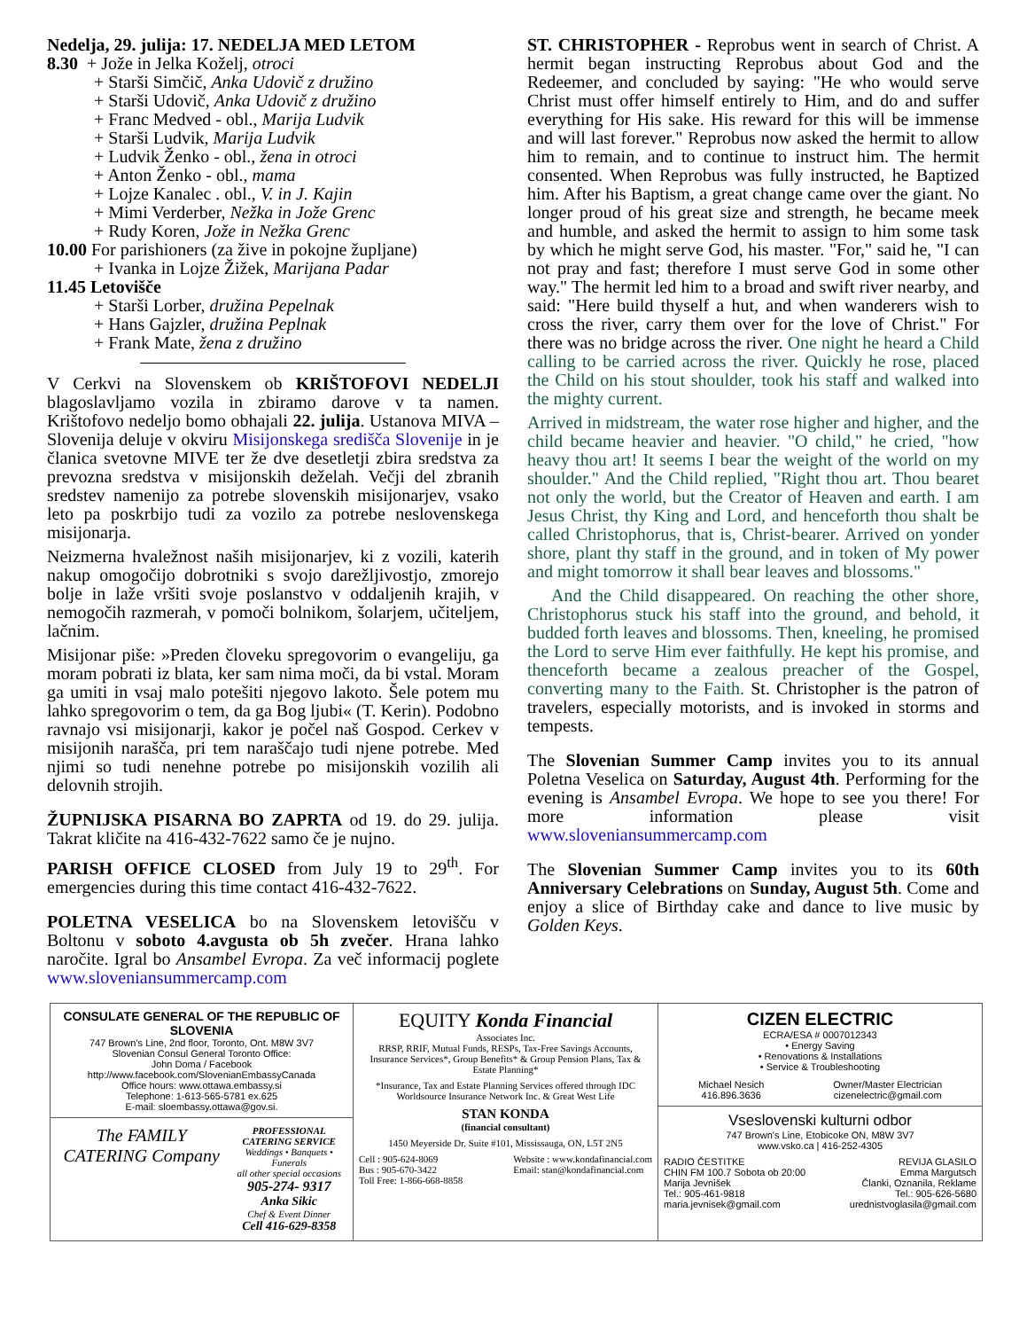Nedelja, 29. julija: 17. NEDELJA MED LETOM
8.30 + Jože in Jelka Koželj, otroci
+ Starši Simčič, Anka Udovič z družino
+ Starši Udovič, Anka Udovič z družino
+ Franc Medved - obl., Marija Ludvik
+ Starši Ludvik, Marija Ludvik
+ Ludvik Ženko - obl., žena in otroci
+ Anton Ženko - obl., mama
+ Lojze Kanalec . obl., V. in J. Kajin
+ Mimi Verderber, Nežka in Jože Grenc
+ Rudy Koren, Jože in Nežka Grenc
10.00 For parishioners (za žive in pokojne župljane)
+ Ivanka in Lojze Žižek, Marijana Padar
11.45 Letovišče
+ Starši Lorber, družina Pepelnak
+ Hans Gajzler, družina Peplnak
+ Frank Mate, žena z družino
V Cerkvi na Slovenskem ob KRIŠTOFOVI NEDELJI blagoslavljamo vozila in zbiramo darove v ta namen. Krištofovo nedeljo bomo obhajali 22. julija. Ustanova MIVA – Slovenija deluje v okviru Misijonskega središča Slovenije in je članica svetovne MIVE ter že dve desetletji zbira sredstva za prevozna sredstva v misijonskih deželah. Večji del zbranih sredstev namenijo za potrebe slovenskih misijonarjev, vsako leto pa poskrbijo tudi za vozilo za potrebe neslovenskega misijonarja.
Neizmerna hvaležnost naših misijonarjev, ki z vozili, katerih nakup omogočijo dobrotniki s svojo darežljivostjo, zmorejo bolje in laže vršiti svoje poslanstvo v oddaljenih krajih, v nemogočih razmerah, v pomoči bolnikom, šolarjem, učiteljem, lačnim.
Misijonar piše: »Preden človeku spregovorim o evangeliju, ga moram pobrati iz blata, ker sam nima moči, da bi vstal. Moram ga umiti in vsaj malo potešiti njegovo lakoto. Šele potem mu lahko spregovorim o tem, da ga Bog ljubi« (T. Kerin). Podobno ravnajo vsi misijonarji, kakor je počel naš Gospod. Cerkev v misijonih narašča, pri tem naraščajo tudi njene potrebe. Med njimi so tudi nenehne potrebe po misijonskih vozilih ali delovnih strojih.
ŽUPNIJSKA PISARNA BO ZAPRTA od 19. do 29. julija. Takrat kličite na 416-432-7622 samo če je nujno.
PARISH OFFICE CLOSED from July 19 to 29<sup>th</sup>. For emergencies during this time contact 416-432-7622.
POLETNA VESELICA bo na Slovenskem letovišču v Boltonu v soboto 4.avgusta ob 5h zvečer. Hrana lahko naročite. Igral bo Ansambel Evropa. Za več informacij poglete www.sloveniansummercamp.com
ST. CHRISTOPHER - Reprobus went in search of Christ. A hermit began instructing Reprobus about God and the Redeemer, and concluded by saying: "He who would serve Christ must offer himself entirely to Him, and do and suffer everything for His sake. His reward for this will be immense and will last forever." Reprobus now asked the hermit to allow him to remain, and to continue to instruct him. The hermit consented. When Reprobus was fully instructed, he Baptized him. After his Baptism, a great change came over the giant. No longer proud of his great size and strength, he became meek and humble, and asked the hermit to assign to him some task by which he might serve God, his master. "For," said he, "I can not pray and fast; therefore I must serve God in some other way." The hermit led him to a broad and swift river nearby, and said: "Here build thyself a hut, and when wanderers wish to cross the river, carry them over for the love of Christ." For there was no bridge across the river. One night he heard a Child calling to be carried across the river. Quickly he rose, placed the Child on his stout shoulder, took his staff and walked into the mighty current.
Arrived in midstream, the water rose higher and higher, and the child became heavier and heavier. "O child," he cried, "how heavy thou art! It seems I bear the weight of the world on my shoulder." And the Child replied, "Right thou art. Thou bearet not only the world, but the Creator of Heaven and earth. I am Jesus Christ, thy King and Lord, and henceforth thou shalt be called Christophorus, that is, Christ-bearer. Arrived on yonder shore, plant thy staff in the ground, and in token of My power and might tomorrow it shall bear leaves and blossoms."
And the Child disappeared. On reaching the other shore, Christophorus stuck his staff into the ground, and behold, it budded forth leaves and blossoms. Then, kneeling, he promised the Lord to serve Him ever faithfully. He kept his promise, and thenceforth became a zealous preacher of the Gospel, converting many to the Faith. St. Christopher is the patron of travelers, especially motorists, and is invoked in storms and tempests.
The Slovenian Summer Camp invites you to its annual Poletna Veselica on Saturday, August 4th. Performing for the evening is Ansambel Evropa. We hope to see you there! For more information please visit www.sloveniansummercamp.com
The Slovenian Summer Camp invites you to its 60th Anniversary Celebrations on Sunday, August 5th. Come and enjoy a slice of Birthday cake and dance to live music by Golden Keys.
CONSULATE GENERAL OF THE REPUBLIC OF SLOVENIA
747 Brown's Line, 2nd floor, Toronto, Ont. M8W 3V7
Slovenian Consul General Toronto Office:
John Doma / Facebook
http://www.facebook.com/SlovenianEmbassyCanada
Office hours: www.ottawa.embassy.si
Telephone: 1-613-565-5781 ex.625
E-mail: sloembassy.ottawa@gov.si.
The FAMILY CATERING Company
PROFESSIONAL CATERING SERVICE
Weddings • Banquets • Funerals
all other special occasions
905-274- 9317
Anka Sikic
Chef & Event Dinner
Cell 416-629-8358
EQUITY Konda Financial
Associates Inc.
RRSP, RRIF, Mutual Funds, RESPs, Tax-Free Savings Accounts, Insurance Services*, Group Benefits* & Group Pension Plans, Tax & Estate Planning*
*Insurance, Tax and Estate Planning Services offered through IDC Worldsource Insurance Network Inc. & Great West Life
STAN KONDA
(financial consultant)
1450 Meyerside Dr. Suite #101, Mississauga, ON, L5T 2N5
Cell : 905-624-8069
Bus : 905-670-3422
Toll Free: 1-866-668-8858
Website : www.kondafinancial.com
Email: stan@kondafinancial.com
CIZEN ELECTRIC
ECRA/ESA # 0007012343
• Energy Saving
• Renovations & Installations
• Service & Troubleshooting
Michael Nesich
416.896.3636
Owner/Master Electrician
cizenelectric@gmail.com
Vseslovenski kulturni odbor
747 Brown's Line, Etobicoke ON, M8W 3V7
www.vsko.ca | 416-252-4305
RADIO ČESTITKE
CHIN FM 100.7 Sobota ob 20:00
Marija Jevnišek
Tel.: 905-461-9818
maria.jevnisek@gmail.com
REVIJA GLASILO
Emma Margutsch
Članki, Oznanila, Reklame
Tel.: 905-626-5680
urednistvoglasila@gmail.com